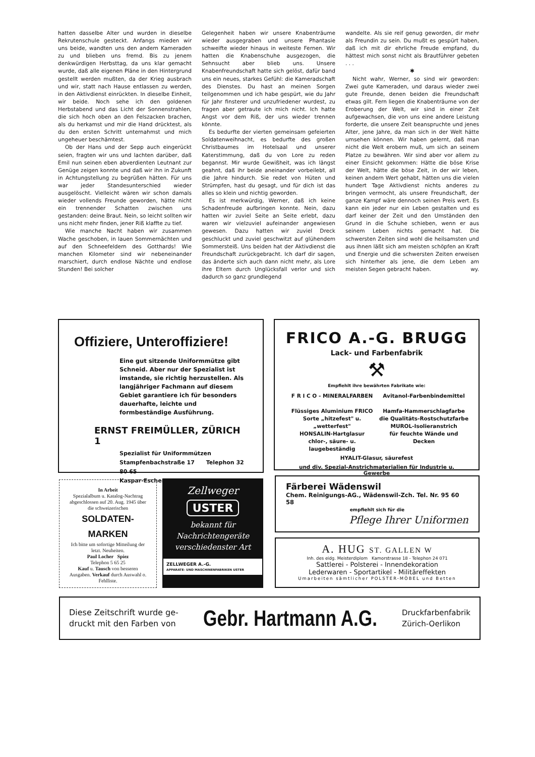hatten dasselbe Alter und wurden in dieselbe Rekrutenschule gesteckt. Anfangs mieden wir uns beide, wandten uns den andern Kameraden zu und blieben uns fremd. Bis zu jenem denkwürdigen Herbsttag, da uns klar gemacht wurde, daß alle eigenen Pläne in den Hintergrund gestellt werden mußten, da der Krieg ausbrach und wir, statt nach Hause entlassen zu werden, in den Aktivdienst einrückten. In dieselbe Einheit, wir beide. Noch sehe ich den goldenen Herbstabend und das Licht der Sonnenstrahlen, die sich hoch oben an den Felszacken brachen, als du herkamst und mir die Hand drücktest, als du den ersten Schritt unternahmst und mich ungeheuer beschämtest.
Ob der Hans und der Sepp auch eingerückt seien, fragten wir uns und lachten darüber, daß Emil nun seinen eben abverdienten Leutnant zur Genüge zeigen konnte und daß wir ihn in Zukunft in Achtungstellung zu begrüßen hätten. Für uns war jeder Standesunterschied wieder ausgelöscht. Vielleicht wären wir schon damals wieder vollends Freunde geworden, hätte nicht ein trennender Schatten zwischen uns gestanden: deine Braut. Nein, so leicht sollten wir uns nicht mehr finden, jener Riß klaffte zu tief.
Wie manche Nacht haben wir zusammen Wache geschoben, in lauen Sommernächten und auf den Schneefeldern des Gotthards! Wie manchen Kilometer sind wir nebeneinander marschiert, durch endlose Nächte und endlose Stunden! Bei solcher
Gelegenheit haben wir unsere Knabenträume wieder ausgegraben und unsere Phantasie schweifte wieder hinaus in weiteste Fernen. Wir hatten die Knabenschuhe ausgezogen, die Sehnsucht aber blieb uns. Unsere Knabenfreundschaft hatte sich gelöst, dafür band uns ein neues, starkes Gefühl: die Kameradschaft des Dienstes. Du hast an meinen Sorgen teilgenommen und ich habe gespürt, wie du Jahr für Jahr finsterer und unzufriedener wurdest, zu fragen aber getraute ich mich nicht. Ich hatte Angst vor dem Riß, der uns wieder trennen könnte.
Es bedurfte der vierten gemeinsam gefeierten Soldatenweihnacht, es bedurfte des großen Christbaumes im Hotelsaal und unserer Katerstimmung, daß du von Lore zu reden begannst. Mir wurde Gewißheit, was ich längst geahnt, daß ihr beide aneinander vorbeilebt, all die Jahre hindurch. Sie redet von Hüten und Strümpfen, hast du gesagt, und für dich ist das alles so klein und nichtig geworden.
Es ist merkwürdig, Werner, daß ich keine Schadenfreude aufbringen konnte. Nein, dazu hatten wir zuviel Seite an Seite erlebt, dazu waren wir vielzuviel aufeinander angewiesen gewesen. Dazu hatten wir zuviel Dreck geschluckt und zuviel geschwitzt auf glühendem Sommersteiß. Uns beiden hat der Aktivdienst die Freundschaft zurückgebracht. Ich darf dir sagen, das änderte sich auch dann nicht mehr, als Lore ihre Eltern durch Unglücksfall verlor und sich dadurch so ganz grundlegend
wandelte. Als sie reif genug geworden, dir mehr als Freundin zu sein. Du mußt es gespürt haben, daß ich mit dir ehrliche Freude empfand, du hättest mich sonst nicht als Brautführer gebeten . . .
✱
Nicht wahr, Werner, so sind wir geworden: Zwei gute Kameraden, und daraus wieder zwei gute Freunde, denen beiden die Freundschaft etwas gilt. Fern liegen die Knabenträume von der Eroberung der Welt, wir sind in einer Zeit aufgewachsen, die von uns eine andere Leistung forderte, die unsere Zeit beanspruchte und jenes Alter, jene Jahre, da man sich in der Welt hätte umsehen können. Wir haben gelernt, daß man nicht die Welt erobern muß, um sich an seinem Platze zu bewähren. Wir sind aber vor allem zu einer Einsicht gekommen: Hätte die böse Krise der Welt, hätte die böse Zeit, in der wir leben, keinen andern Wert gehabt, hätten uns die vielen hundert Tage Aktivdienst nichts anderes zu bringen vermocht, als unsere Freundschaft, der ganze Kampf wäre dennoch seinen Preis wert. Es kann ein jeder nur ein Leben gestalten und es darf keiner der Zeit und den Umständen den Grund in die Schuhe schieben, wenn er aus seinem Leben nichts gemacht hat. Die schwersten Zeiten sind wohl die heilsamsten und aus ihnen läßt sich am meisten schöpfen an Kraft und Energie und die schwersten Zeiten erweisen sich hinterher als jene, die dem Leben am meisten Segen gebracht haben. wy.
Offiziere, Unteroffiziere!
Eine gut sitzende Uniformmütze gibt Schneid. Aber nur der Spezialist ist imstande, sie richtig herzustellen. Als langjähriger Fachmann auf diesem Gebiet garantiere ich für besonders dauerhafte, leichte und formbeständige Ausführung.
ERNST FREIMÜLLER, ZÜRICH 1
Spezialist für Uniformmützen
Stampfenbachstraße 17 Telephon 32 80 65
Kaspar-Escher-Haus
FRICO A.-G. BRUGG
Lack- und Farbenfabrik
⚒
Empfiehlt ihre bewährten Fabrikate wie:
F R I C O - MINERALFARBEN
Flüssiges Aluminium FRICO
Sorte „hitzefest" u. „wetterfest"
HONSALIN-Hartglasur
chlor-, säure- u. laugebeständig
Avitanol-Farbenbindemittel
Hamfa-Hammerschlagfarbe
die Qualitäts-Rostschutzfarbe
MUROL-Isolieranstrich
für feuchte Wände und Decken
HYALIT-Glasur, säurefest
und div. Spezial-Anstrichmaterialien für Industrie u. Gewerbe
In Arbeit
Spezialalbum u. Katalog-Nachtrag abgeschlossen auf 20. Aug. 1945 über die schweizerischen
SOLDATEN-MARKEN
Ich bitte um sofortige Mitteilung der letzt. Neuheiten.
Paul Locher Spiez
Telephon 5 65 25
Kauf u. Tausch von besseren Ausgaben. Verkauf durch Auswahl o. Fehlliste.
Zellweger
USTER
bekannt für Nachrichtengeräte verschiedenster Art
ZELLWEGER A.-G.
APPARATE- UND MASCHINENFABRIKEN USTER
Färberei Wädenswil
Chem. Reinigungs-AG., Wädenswil-Zch. Tel. Nr. 95 60 58
empfiehlt sich für die
Pflege Ihrer Uniformen
A. HUG ST. GALLEN W
Inh. des eidg. Meisterdiplom Kamorstrasse 18 - Telephon 24 071
Sattlerei - Polsterei - Innendekoration
Lederwaren - Sportartikel - Militäreffekten
Umarbeiten sämtlicher POLSTER-MÖBEL und Betten
Diese Zeitschrift wurde ge-
druckt mit den Farben von
Gebr. Hartmann A.G.
Druckfarbenfabrik
Zürich-Oerlikon